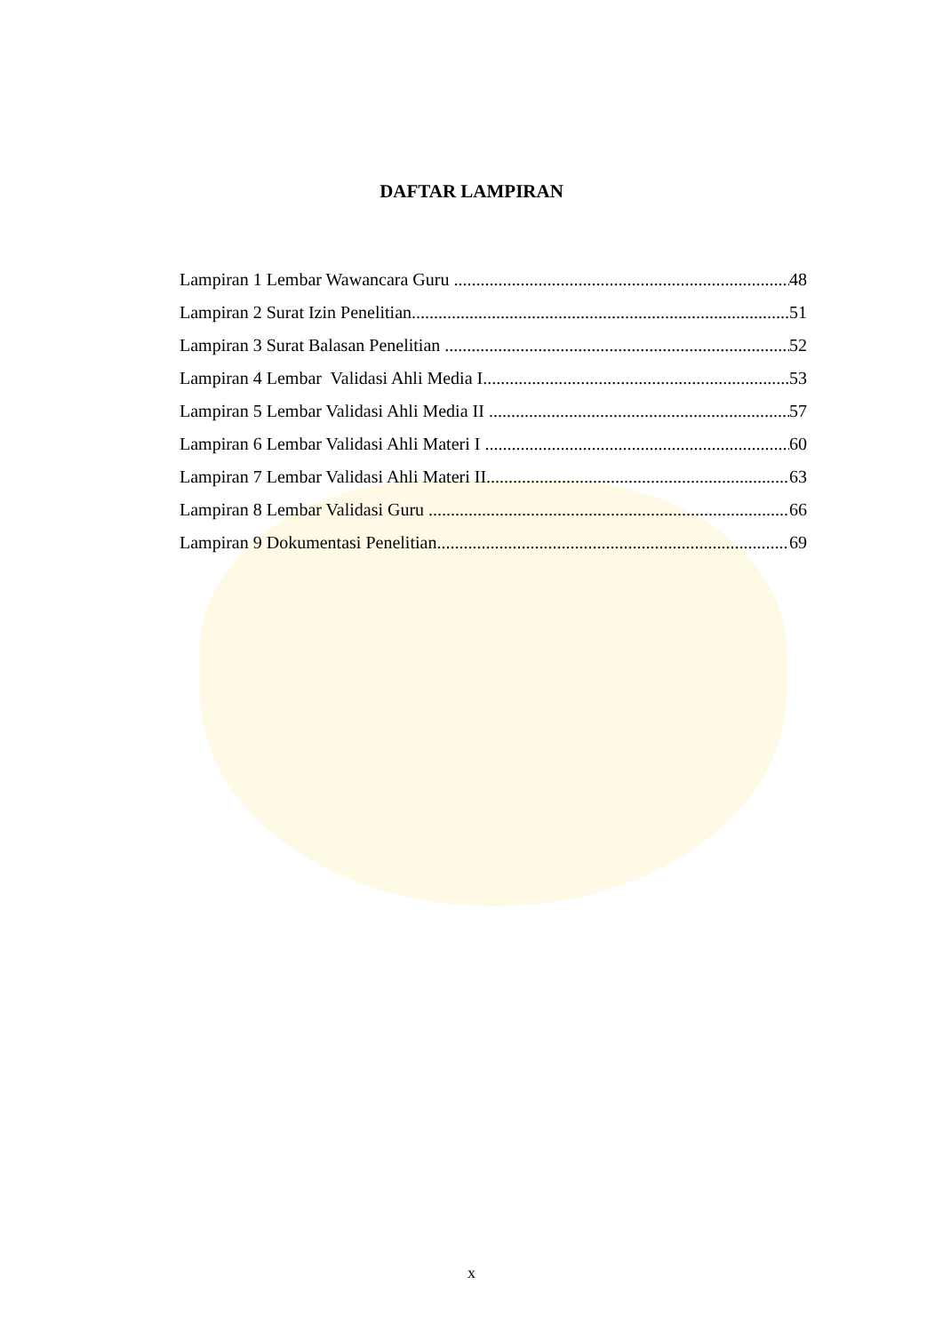DAFTAR LAMPIRAN
Lampiran 1 Lembar Wawancara Guru 48
Lampiran 2 Surat Izin Penelitian 51
Lampiran 3 Surat Balasan Penelitian 52
Lampiran 4 Lembar Validasi Ahli Media I 53
Lampiran 5 Lembar Validasi Ahli Media II 57
Lampiran 6 Lembar Validasi Ahli Materi I 60
Lampiran 7 Lembar Validasi Ahli Materi II 63
Lampiran 8 Lembar Validasi Guru 66
Lampiran 9 Dokumentasi Penelitian 69
x